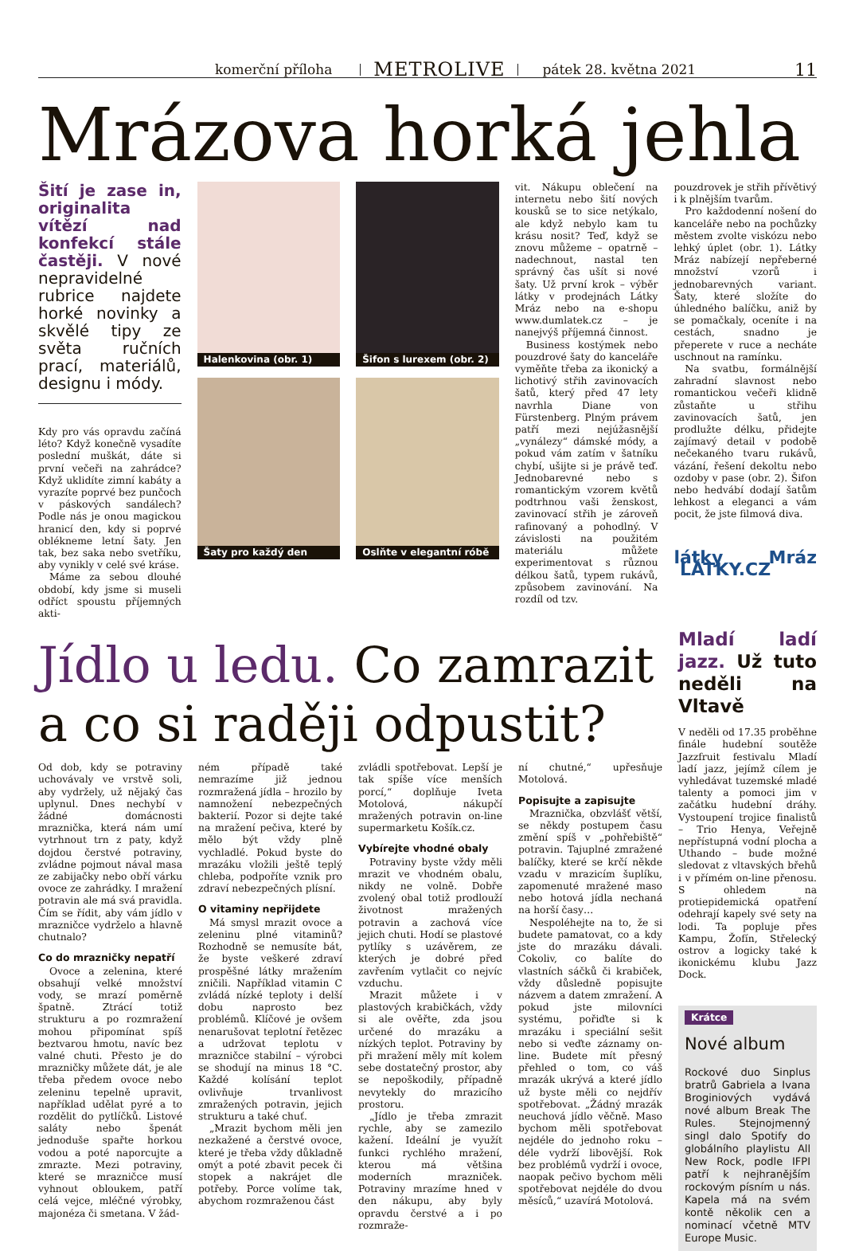komerční příloha METROLIVE pátek 28. května 2021 11
Mrázova horká jehla
Šití je zase in, originalita vítězí nad konfekcí stále častěji. V nové nepravidelné rubrice najdete horké novinky a skvělé tipy ze světa ručních prací, materiálů, designu i módy.
Kdy pro vás opravdu začíná léto? Když konečně vysadíte poslední muškát, dáte si první večeři na zahrádce? Když uklidíte zimní kabáty a vyrazíte poprvé bez punčoch v páskových sandálech? Podle nás je onou magickou hranicí den, kdy si poprvé oblékneme letní šaty. Jen tak, bez saka nebo svetříku, aby vynikly v celé své kráse.
Máme za sebou dlouhé období, kdy jsme si museli odříct spoustu příjemných akti-
Halenkovina (obr. 1)
Šaty pro každý den
Šifon s lurexem (obr. 2)
Oslňte v elegantní róbě
vit. Nákupu oblečení na internetu nebo šití nových kousků se to sice netýkalo, ale když nebylo kam tu krásu nosit? Teď, když se znovu můžeme – opatrně – nadechnout, nastal ten správný čas ušít si nové šaty. Už první krok – výběr látky v prodejnách Látky Mráz nebo na e-shopu www.dumlatek.cz – je nanejvýš příjemná činnost.
Business kostýmek nebo pouzdrové šaty do kanceláře vyměňte třeba za ikonický a lichotivý střih zavinovacích šatů, který před 47 lety navrhla Diane von Fürstenberg. Plným právem patří mezi nejúžasnější „vynálezy“ dámské módy, a pokud vám zatím v šatníku chybí, ušijte si je právě teď. Jednobarevné nebo s romantickým vzorem květů podtrhnou vaši ženskost, zavinovací střih je zároveň rafinovaný a pohodlný. V závislosti na použitém materiálu můžete experimentovat s různou délkou šatů, typem rukávů, způsobem zavinování. Na rozdíl od tzv.
pouzdrovek je střih přívětivý i k plnějším tvarům.
Pro každodenní nošení do kanceláře nebo na pochůzky městem zvolte viskózu nebo lehký úplet (obr. 1). Látky Mráz nabízejí nepřeberné množství vzorů i jednobarevných variant. Šaty, které složíte do úhledného balíčku, aniž by se pomačkaly, oceníte i na cestách, snadno je přeperete v ruce a necháte uschnout na ramínku.
Na svatbu, formálnější zahradní slavnost nebo romantickou večeři klidně zůstaňte u střihu zavinovacích šatů, jen prodlužte délku, přidejte zajímavý detail v podobě nečekaného tvaru rukávů, vázání, řešení dekoltu nebo ozdoby v pase (obr. 2). Šifon nebo hedvábí dodají šatům lehkost a eleganci a vám pocit, že jste filmová diva.
látky Mráz LÁTKY.CZ
Jídlo u ledu. Co zamrazit a co si raději odpustit?
Od dob, kdy se potraviny uchovávaly ve vrstvě soli, aby vydržely, už nějaký čas uplynul. Dnes nechybí v žádné domácnosti mraznička, která nám umí vytrhnout trn z paty, když dojdou čerstvé potraviny, zvládne pojmout nával masa ze zabijačky nebo obří várku ovoce ze zahrádky. I mražení potravin ale má svá pravidla. Čím se řídit, aby vám jídlo v mrazničce vydrželo a hlavně chutnalo?
Co do mrazničky nepatří
Ovoce a zelenina, které obsahují velké množství vody, se mrazí poměrně špatně. Ztrácí totiž strukturu a po rozmražení mohou připomínat spíš beztvarou hmotu, navíc bez valné chuti. Přesto je do mrazničky můžete dát, je ale třeba předem ovoce nebo zeleninu tepelně upravit, například udělat pyré a to rozdělit do pytlíčků. Listové saláty nebo špenát jednoduše spařte horkou vodou a poté naporcujte a zmrazte. Mezi potraviny, které se mrazničce musí vyhnout obloukem, patří celá vejce, mléčné výrobky, majonéza či smetana. V žád-
ném případě také nemrazíme již jednou rozmražená jídla – hrozilo by namnožení nebezpečných bakterií. Pozor si dejte také na mražení pečiva, které by mělo být vždy plně vychladlé. Pokud byste do mrazáku vložili ještě teplý chleba, podpoříte vznik pro zdraví nebezpečných plísní.
O vitaminy nepřijdete
Má smysl mrazit ovoce a zeleninu plné vitaminů? Rozhodně se nemusíte bát, že byste veškeré zdraví prospěšné látky mražením zničili. Například vitamin C zvládá nízké teploty i delší dobu naprosto bez problémů. Klíčové je ovšem nenarušovat teplotní řetězec a udržovat teplotu v mrazničce stabilní – výrobci se shodují na minus 18 °C. Každé kolísání teplot ovlivňuje trvanlivost zmražených potravin, jejich strukturu a také chuť.
„Mrazit bychom měli jen nezkažené a čerstvé ovoce, které je třeba vždy důkladně omýt a poté zbavit pecek či stopek a nakrájet dle potřeby. Porce volíme tak, abychom rozmraženou část
zvládli spotřebovat. Lepší je tak spíše více menších porcí,“ doplňuje Iveta Motolová, nákupčí mražených potravin on-line supermarketu Košík.cz.
Vybírejte vhodné obaly
Potraviny byste vždy měli mrazit ve vhodném obalu, nikdy ne volně. Dobře zvolený obal totiž prodlouží životnost mražených potravin a zachová více jejich chuti. Hodí se plastové pytlíky s uzávěrem, ze kterých je dobré před zavřením vytlačit co nejvíc vzduchu.
Mrazit můžete i v plastových krabičkách, vždy si ale ověřte, zda jsou určené do mrazáku a nízkých teplot. Potraviny by při mražení měly mít kolem sebe dostatečný prostor, aby se nepoškodily, případně nevytekly do mrazicího prostoru.
„Jídlo je třeba zmrazit rychle, aby se zamezilo kažení. Ideální je využít funkci rychlého mražení, kterou má většina moderních mrazniček. Potraviny mrazíme hned v den nákupu, aby byly opravdu čerstvé a i po rozmraže-
ní chutné,“ upřesňuje Motolová.
Popisujte a zapisujte
Mraznička, obzvlášť větší, se někdy postupem času změní spíš v „pohřebiště“ potravin. Tajuplné zmražené balíčky, které se krčí někde vzadu v mrazicím šuplíku, zapomenuté mražené maso nebo hotová jídla nechaná na horší časy…
Nespoléhejte na to, že si budete pamatovat, co a kdy jste do mrazáku dávali. Cokoliv, co balíte do vlastních sáčků či krabiček, vždy důsledně popisujte názvem a datem zmražení. A pokud jste milovníci systému, pořiďte si k mrazáku i speciální sešit nebo si veďte záznamy on-line. Budete mít přesný přehled o tom, co váš mrazák ukrývá a které jídlo už byste měli co nejdřív spotřebovat. „Žádný mrazák neuchová jídlo věčně. Maso bychom měli spotřebovat nejdéle do jednoho roku – déle vydrží libovější. Rok bez problémů vydrží i ovoce, naopak pečivo bychom měli spotřebovat nejdéle do dvou měsíců,“ uzavírá Motolová.
Mladí ladí jazz. Už tuto neděli na Vltavě
V neděli od 17.35 proběhne finále hudební soutěže Jazzfruit festivalu Mladí ladí jazz, jejímž cílem je vyhledávat tuzemské mladé talenty a pomoci jim v začátku hudební dráhy. Vystoupení trojice finalistů – Trio Henya, Veřejně nepřístupná vodní plocha a Uthando – bude možné sledovat z vltavských břehů i v přímém on-line přenosu. S ohledem na protiepidemická opatření odehrají kapely své sety na lodi. Ta popluje přes Kampu, Žofín, Střelecký ostrov a logicky také k ikonickému klubu Jazz Dock.
Krátce
Nové album
Rockové duo Sinplus bratrů Gabriela a Ivana Broginiových vydává nové album Break The Rules. Stejnojmenný singl dalo Spotify do globálního playlistu All New Rock, podle IFPI patří k nejhranějším rockovým písním u nás. Kapela má na svém kontě několik cen a nominací včetně MTV Europe Music.